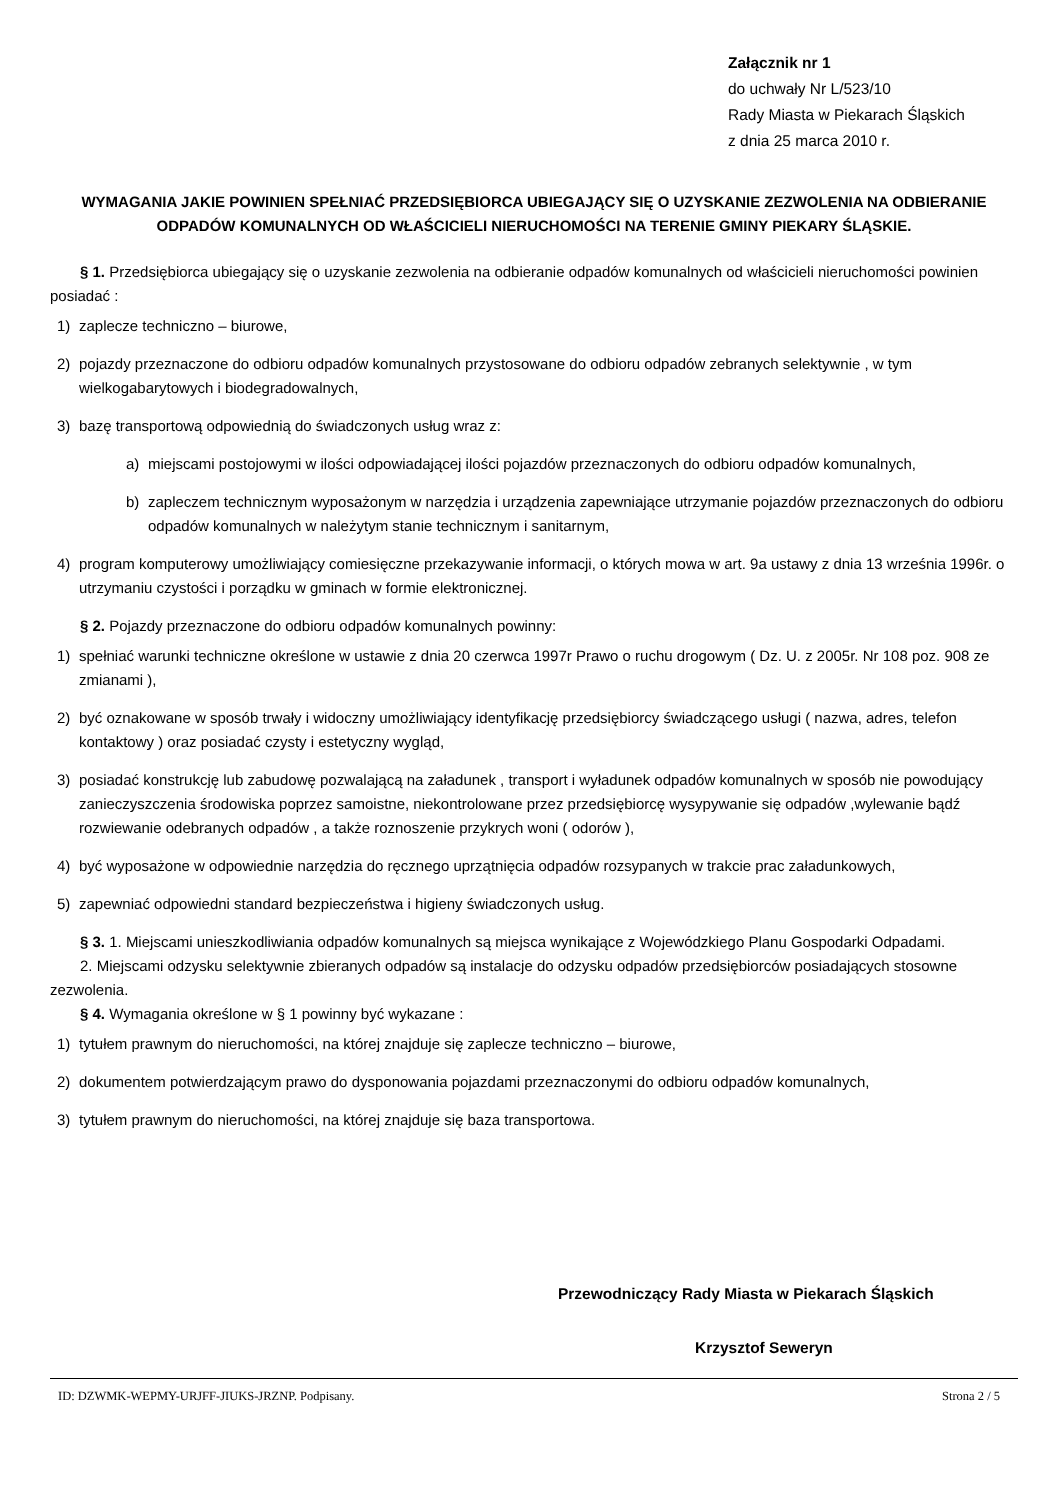Załącznik nr 1
do uchwały Nr L/523/10
Rady Miasta w Piekarach Śląskich
z dnia 25 marca 2010 r.
WYMAGANIA JAKIE POWINIEN SPEŁNIAĆ PRZEDSIĘBIORCA UBIEGAJĄCY SIĘ O UZYSKANIE ZEZWOLENIA NA ODBIERANIE ODPADÓW KOMUNALNYCH OD WŁAŚCICIELI NIERUCHOMOŚCI NA TERENIE GMINY PIEKARY ŚLĄSKIE.
§ 1. Przedsiębiorca ubiegający się o uzyskanie zezwolenia na odbieranie odpadów komunalnych od właścicieli nieruchomości powinien posiadać :
1) zaplecze techniczno – biurowe,
2) pojazdy przeznaczone do odbioru odpadów komunalnych przystosowane do odbioru odpadów zebranych selektywnie , w tym wielkogabarytowych i biodegradowalnych,
3) bazę transportową odpowiednią do świadczonych usług wraz z:
a) miejscami postojowymi w ilości odpowiadającej ilości pojazdów przeznaczonych do odbioru odpadów komunalnych,
b) zapleczem technicznym wyposażonym w narzędzia i urządzenia zapewniające utrzymanie pojazdów przeznaczonych do odbioru odpadów komunalnych w należytym stanie technicznym i sanitarnym,
4) program komputerowy umożliwiający comiesięczne przekazywanie informacji, o których mowa w art. 9a ustawy z dnia 13 września 1996r. o utrzymaniu czystości i porządku w gminach w formie elektronicznej.
§ 2. Pojazdy przeznaczone do odbioru odpadów komunalnych powinny:
1) spełniać warunki techniczne określone w ustawie z dnia 20 czerwca 1997r Prawo o ruchu drogowym ( Dz. U. z 2005r. Nr 108 poz. 908 ze zmianami ),
2) być oznakowane w sposób trwały i widoczny umożliwiający identyfikację przedsiębiorcy świadczącego usługi ( nazwa, adres, telefon kontaktowy ) oraz posiadać czysty i estetyczny wygląd,
3) posiadać konstrukcję lub zabudowę pozwalającą na załadunek , transport i wyładunek odpadów komunalnych w sposób nie powodujący zanieczyszczenia środowiska poprzez samoistne, niekontrolowane przez przedsiębiorcę wysypywanie się odpadów ,wylewanie bądź rozwiewanie odebranych odpadów , a także roznoszenie przykrych woni ( odorów ),
4) być wyposażone w odpowiednie narzędzia do ręcznego uprzątnięcia odpadów rozsypanych w trakcie prac załadunkowych,
5) zapewniać odpowiedni standard bezpieczeństwa i higieny świadczonych usług.
§ 3. 1. Miejscami unieszkodliwiania odpadów komunalnych są miejsca wynikające z Wojewódzkiego Planu Gospodarki Odpadami.
2. Miejscami odzysku selektywnie zbieranych odpadów są instalacje do odzysku odpadów przedsiębiorców posiadających stosowne zezwolenia.
§ 4. Wymagania określone w § 1 powinny być wykazane :
1) tytułem prawnym do nieruchomości, na której znajduje się zaplecze techniczno – biurowe,
2) dokumentem potwierdzającym prawo do dysponowania pojazdami przeznaczonymi do odbioru odpadów komunalnych,
3) tytułem prawnym do nieruchomości, na której znajduje się baza transportowa.
Przewodniczący Rady Miasta w Piekarach Śląskich
Krzysztof Seweryn
ID: DZWMK-WEPMY-URJFF-JIUKS-JRZNP. Podpisany. Strona 2 / 5